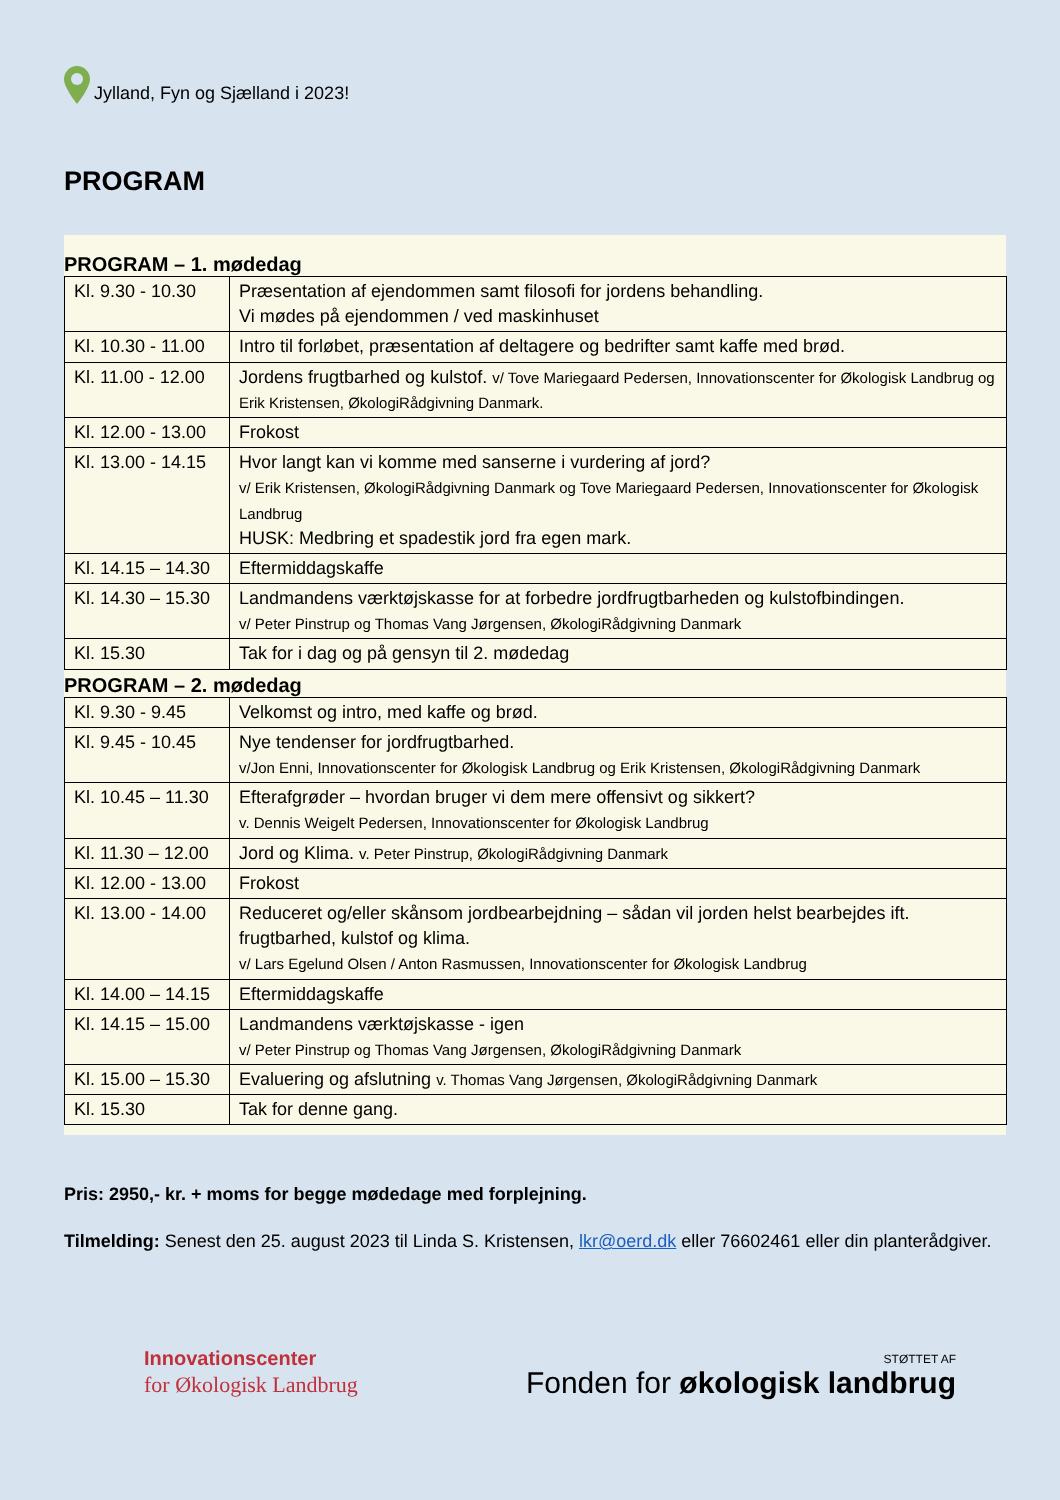Jylland, Fyn og Sjælland i 2023!
PROGRAM
PROGRAM – 1. mødedag
| Kl. 9.30 - 10.30 | Præsentation af ejendommen samt filosofi for jordens behandling. Vi mødes på ejendommen / ved maskinhuset |
| Kl. 10.30 - 11.00 | Intro til forløbet, præsentation af deltagere og bedrifter samt kaffe med brød. |
| Kl. 11.00 - 12.00 | Jordens frugtbarhed og kulstof. v/ Tove Mariegaard Pedersen, Innovationscenter for Økologisk Landbrug og Erik Kristensen, ØkologiRådgivning Danmark. |
| Kl. 12.00 - 13.00 | Frokost |
| Kl. 13.00 - 14.15 | Hvor langt kan vi komme med sanserne i vurdering af jord? v/ Erik Kristensen, ØkologiRådgivning Danmark og Tove Mariegaard Pedersen, Innovationscenter for Økologisk Landbrug HUSK: Medbring et spadestik jord fra egen mark. |
| Kl. 14.15 – 14.30 | Eftermiddagskaffe |
| Kl. 14.30 – 15.30 | Landmandens værktøjskasse for at forbedre jordfrugtbarheden og kulstofbindingen. v/ Peter Pinstrup og Thomas Vang Jørgensen, ØkologiRådgivning Danmark |
| Kl. 15.30 | Tak for i dag og på gensyn til 2. mødedag |
PROGRAM – 2. mødedag
| Kl. 9.30 - 9.45 | Velkomst og intro, med kaffe og brød. |
| Kl. 9.45 - 10.45 | Nye tendenser for jordfrugtbarhed. v/Jon Enni, Innovationscenter for Økologisk Landbrug og Erik Kristensen, ØkologiRådgivning Danmark |
| Kl. 10.45 – 11.30 | Efterafgrøder – hvordan bruger vi dem mere offensivt og sikkert? v. Dennis Weigelt Pedersen, Innovationscenter for Økologisk Landbrug |
| Kl. 11.30 – 12.00 | Jord og Klima. v. Peter Pinstrup, ØkologiRådgivning Danmark |
| Kl. 12.00 - 13.00 | Frokost |
| Kl. 13.00 - 14.00 | Reduceret og/eller skånsom jordbearbejdning – sådan vil jorden helst bearbejdes ift. frugtbarhed, kulstof og klima. v/ Lars Egelund Olsen / Anton Rasmussen, Innovationscenter for Økologisk Landbrug |
| Kl. 14.00 – 14.15 | Eftermiddagskaffe |
| Kl. 14.15 – 15.00 | Landmandens værktøjskasse - igen v/ Peter Pinstrup og Thomas Vang Jørgensen, ØkologiRådgivning Danmark |
| Kl. 15.00 – 15.30 | Evaluering og afslutning v. Thomas Vang Jørgensen, ØkologiRådgivning Danmark |
| Kl. 15.30 | Tak for denne gang. |
Pris: 2950,- kr. + moms for begge mødedage med forplejning.
Tilmelding: Senest den 25. august 2023 til Linda S. Kristensen, lkr@oerd.dk eller 76602461 eller din planterådgiver.
Innovationscenter
for Økologisk Landbrug
STØTTET AF
Fonden for økologisk landbrug